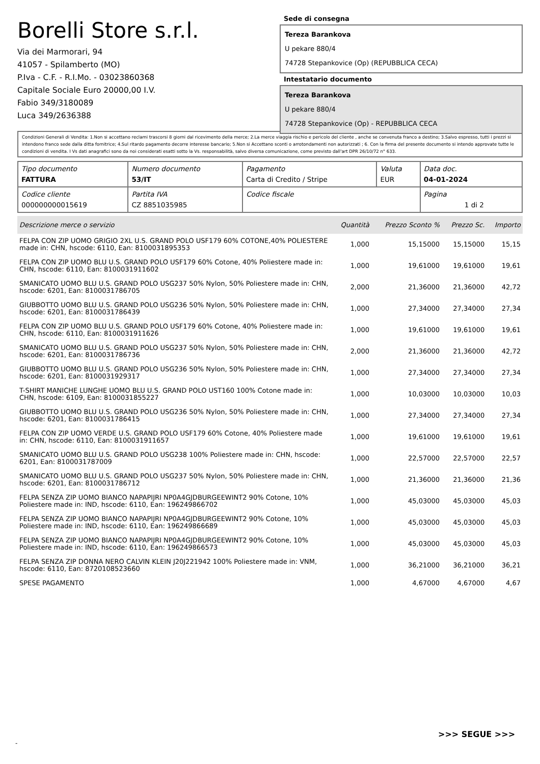Borelli Store s.r.l.
Via dei Marmorari, 94
41057 - Spilamberto (MO)
P.Iva - C.F. - R.I.Mo. - 03023860368
Capitale Sociale Euro 20000,00 I.V.
Fabio 349/3180089
Luca 349/2636388
Sede di consegna
Tereza Barankova
U pekare 880/4
74728 Stepankovice (Op) (REPUBBLICA CECA)
Intestatario documento
Tereza Barankova
U pekare 880/4
74728 Stepankovice (Op) - REPUBBLICA CECA
Condizioni Generali di Vendita: 1.Non si accettano reclami trascorsi 8 giorni dal ricevimento della merce; 2.La merce viaggia rischio e pericolo del cliente , anche se convenuta franco a destino; 3.Salvo espresso, tutti i prezzi si intendono franco sede dalla ditta fornitrice; 4.Sul ritardo pagamento decorre interesse bancario; 5.Non si Accettano sconti o arrotondamenti non autorizzati ; 6. Con la firma del presente documento si intendo approvate tutte le condizioni di vendita. I Vs dati anagrafici sono da noi considerati esatti sotto la Vs. responsabilità, salvo diversa comunicazione, come previsto dall'art DPR 26/10/72 n° 633.
| Tipo documento FATTURA | Numero documento 53/IT | Pagamento Carta di Credito / Stripe | Valuta EUR | Data doc. 04-01-2024 |
| Codice cliente 000000000015619 | Partita IVA CZ 8851035985 | Codice fiscale | | Pagina 1 di 2 |
| Descrizione merce o servizio | Quantità | Prezzo Sconto % | Prezzo Sc. | Importo |
| --- | --- | --- | --- | --- |
| FELPA CON ZIP UOMO GRIGIO 2XL U.S. GRAND POLO USF179 60% COTONE,40% POLIESTERE made in: CHN, hscode: 6110, Ean: 8100031895353 | 1,000 | 15,15000 | 15,15000 | 15,15 |
| FELPA CON ZIP UOMO BLU U.S. GRAND POLO USF179 60% Cotone, 40% Poliestere made in: CHN, hscode: 6110, Ean: 8100031911602 | 1,000 | 19,61000 | 19,61000 | 19,61 |
| SMANICATO UOMO BLU U.S. GRAND POLO USG237 50% Nylon, 50% Poliestere made in: CHN, hscode: 6201, Ean: 8100031786705 | 2,000 | 21,36000 | 21,36000 | 42,72 |
| GIUBBOTTO UOMO BLU U.S. GRAND POLO USG236 50% Nylon, 50% Poliestere made in: CHN, hscode: 6201, Ean: 8100031786439 | 1,000 | 27,34000 | 27,34000 | 27,34 |
| FELPA CON ZIP UOMO BLU U.S. GRAND POLO USF179 60% Cotone, 40% Poliestere made in: CHN, hscode: 6110, Ean: 8100031911626 | 1,000 | 19,61000 | 19,61000 | 19,61 |
| SMANICATO UOMO BLU U.S. GRAND POLO USG237 50% Nylon, 50% Poliestere made in: CHN, hscode: 6201, Ean: 8100031786736 | 2,000 | 21,36000 | 21,36000 | 42,72 |
| GIUBBOTTO UOMO BLU U.S. GRAND POLO USG236 50% Nylon, 50% Poliestere made in: CHN, hscode: 6201, Ean: 8100031929317 | 1,000 | 27,34000 | 27,34000 | 27,34 |
| T-SHIRT MANICHE LUNGHE UOMO BLU U.S. GRAND POLO UST160 100% Cotone made in: CHN, hscode: 6109, Ean: 8100031855227 | 1,000 | 10,03000 | 10,03000 | 10,03 |
| GIUBBOTTO UOMO BLU U.S. GRAND POLO USG236 50% Nylon, 50% Poliestere made in: CHN, hscode: 6201, Ean: 8100031786415 | 1,000 | 27,34000 | 27,34000 | 27,34 |
| FELPA CON ZIP UOMO VERDE U.S. GRAND POLO USF179 60% Cotone, 40% Poliestere made in: CHN, hscode: 6110, Ean: 8100031911657 | 1,000 | 19,61000 | 19,61000 | 19,61 |
| SMANICATO UOMO BLU U.S. GRAND POLO USG238 100% Poliestere made in: CHN, hscode: 6201, Ean: 8100031787009 | 1,000 | 22,57000 | 22,57000 | 22,57 |
| SMANICATO UOMO BLU U.S. GRAND POLO USG237 50% Nylon, 50% Poliestere made in: CHN, hscode: 6201, Ean: 8100031786712 | 1,000 | 21,36000 | 21,36000 | 21,36 |
| FELPA SENZA ZIP UOMO BIANCO NAPAPIJRI NP0A4GJDBURGEEWINT2 90% Cotone, 10% Poliestere made in: IND, hscode: 6110, Ean: 196249866702 | 1,000 | 45,03000 | 45,03000 | 45,03 |
| FELPA SENZA ZIP UOMO BIANCO NAPAPIJRI NP0A4GJDBURGEEWINT2 90% Cotone, 10% Poliestere made in: IND, hscode: 6110, Ean: 196249866689 | 1,000 | 45,03000 | 45,03000 | 45,03 |
| FELPA SENZA ZIP UOMO BIANCO NAPAPIJRI NP0A4GJDBURGEEWINT2 90% Cotone, 10% Poliestere made in: IND, hscode: 6110, Ean: 196249866573 | 1,000 | 45,03000 | 45,03000 | 45,03 |
| FELPA SENZA ZIP DONNA NERO CALVIN KLEIN J20J221942 100% Poliestere made in: VNM, hscode: 6110, Ean: 8720108523660 | 1,000 | 36,21000 | 36,21000 | 36,21 |
| SPESE PAGAMENTO | 1,000 | 4,67000 | 4,67000 | 4,67 |
>>> SEGUE >>>
-